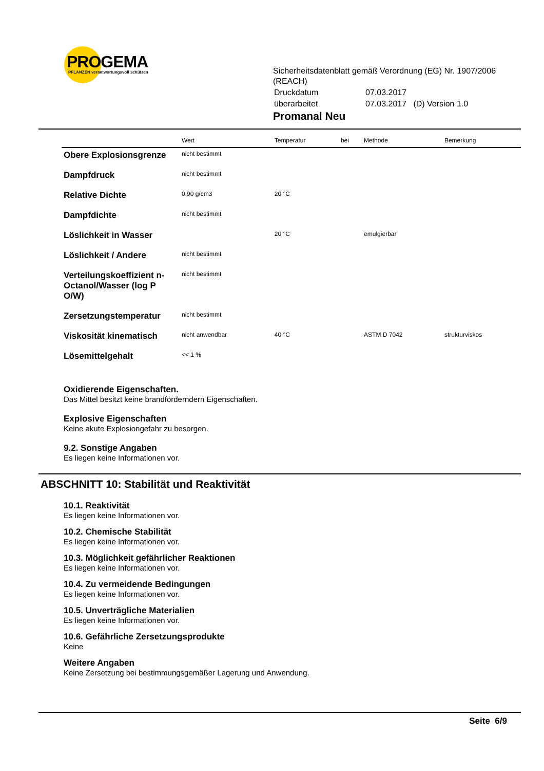PROGEMA
PFLANZEN verantwortungsvoll schützen
Sicherheitsdatenblatt gemäß Verordnung (EG) Nr. 1907/2006 (REACH)
| Druckdatum | 07.03.2017 |
| überarbeitet | 07.03.2017 (D) Version 1.0 |
Promanal Neu
| | Wert | Temperatur | bei | Methode | Bemerkung |
| --- | --- | --- | --- | --- | --- |
| Obere Explosionsgrenze | nicht bestimmt | | | | |
| Dampfdruck | nicht bestimmt | | | | |
| Relative Dichte | 0,90 g/cm3 | 20 °C | | | |
| Dampfdichte | nicht bestimmt | | | | |
| Löslichkeit in Wasser | | 20 °C | | emulgierbar | |
| Löslichkeit / Andere | nicht bestimmt | | | | |
| Verteilungskoeffizient n-Octanol/Wasser (log P O/W) | nicht bestimmt | | | | |
| Zersetzungstemperatur | nicht bestimmt | | | | |
| Viskosität kinematisch | nicht anwendbar | 40 °C | | ASTM D 7042 | strukturviskos |
| Lösemittelgehalt | << 1 % | | | | |
Oxidierende Eigenschaften.
Das Mittel besitzt keine brandförderndern Eigenschaften.
Explosive Eigenschaften
Keine akute Explosiongefahr zu besorgen.
9.2. Sonstige Angaben
Es liegen keine Informationen vor.
ABSCHNITT 10: Stabilität und Reaktivität
10.1. Reaktivität
Es liegen keine Informationen vor.
10.2. Chemische Stabilität
Es liegen keine Informationen vor.
10.3. Möglichkeit gefährlicher Reaktionen
Es liegen keine Informationen vor.
10.4. Zu vermeidende Bedingungen
Es liegen keine Informationen vor.
10.5. Unverträgliche Materialien
Es liegen keine Informationen vor.
10.6. Gefährliche Zersetzungsprodukte
Keine
Weitere Angaben
Keine Zersetzung bei bestimmungsgemäßer Lagerung und Anwendung.
Seite 6/9